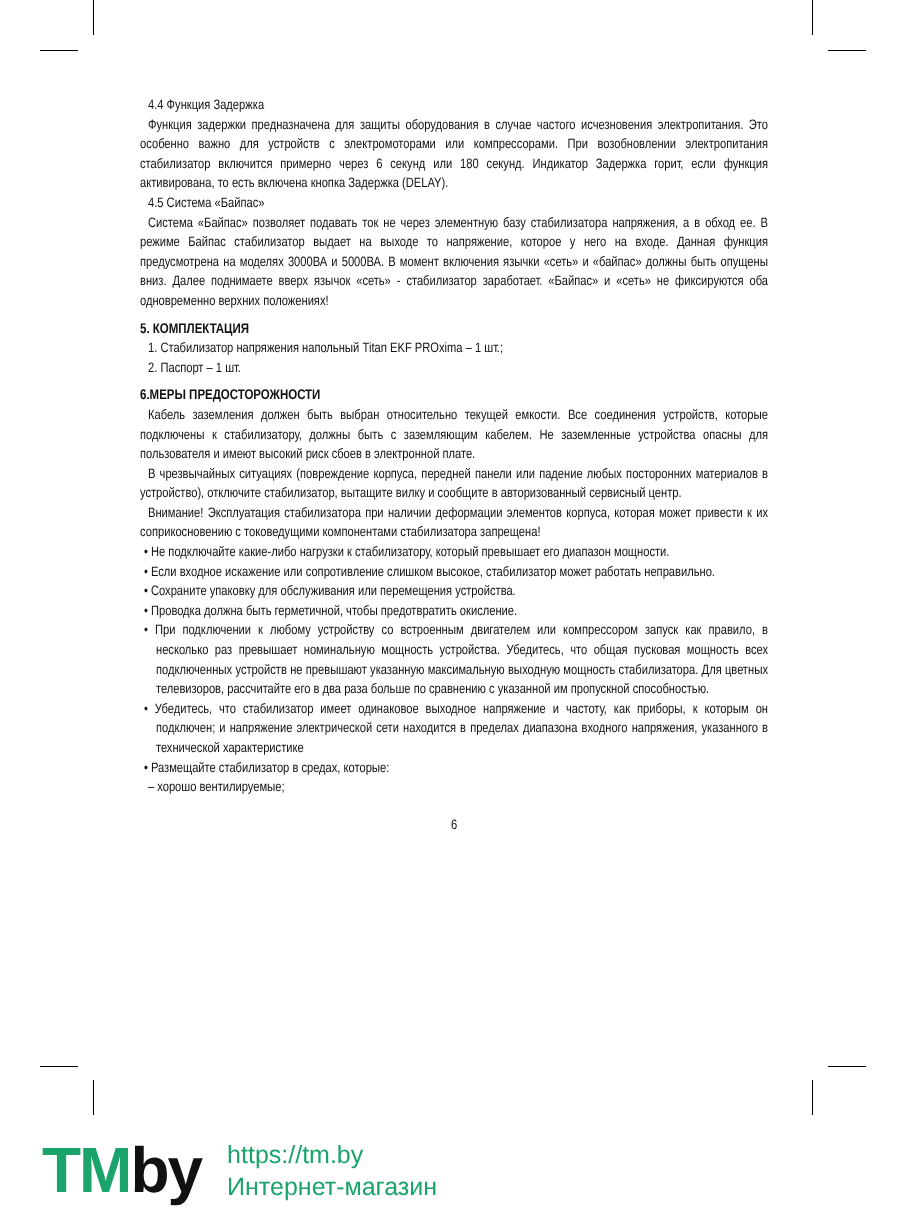4.4 Функция Задержка
Функция задержки предназначена для защиты оборудования в случае частого исчезновения электропитания. Это особенно важно для устройств с электромоторами или компрессорами. При возобновлении электропитания стабилизатор включится примерно через 6 секунд или 180 секунд. Индикатор Задержка горит, если функция активирована, то есть включена кнопка Задержка (DELAY).
4.5 Система «Байпас»
Система «Байпас» позволяет подавать ток не через элементную базу стабилизатора напряжения, а в обход ее. В режиме Байпас стабилизатор выдает на выходе то напряжение, которое у него на входе. Данная функция предусмотрена на моделях 3000ВА и 5000ВА. В момент включения язычки «сеть» и «байпас» должны быть опущены вниз. Далее поднимаете вверх язычок «сеть» - стабилизатор заработает. «Байпас» и «сеть» не фиксируются оба одновременно верхних положениях!
5. КОМПЛЕКТАЦИЯ
1. Стабилизатор напряжения напольный Titan EKF PROxima – 1 шт.;
2. Паспорт – 1 шт.
6.МЕРЫ ПРЕДОСТОРОЖНОСТИ
Кабель заземления должен быть выбран относительно текущей емкости. Все соединения устройств, которые подключены к стабилизатору, должны быть с заземляющим кабелем. Не заземленные устройства опасны для пользователя и имеют высокий риск сбоев в электронной плате.
В чрезвычайных ситуациях (повреждение корпуса, передней панели или падение любых посторонних материалов в устройство), отключите стабилизатор, вытащите вилку и сообщите в авторизованный сервисный центр.
Внимание! Эксплуатация стабилизатора при наличии деформации элементов корпуса, которая может привести к их соприкосновению с токоведущими компонентами стабилизатора запрещена!
• Не подключайте какие-либо нагрузки к стабилизатору, который превышает его диапазон мощности.
• Если входное искажение или сопротивление слишком высокое, стабилизатор может работать неправильно.
• Сохраните упаковку для обслуживания или перемещения устройства.
• Проводка должна быть герметичной, чтобы предотвратить окисление.
• При подключении к любому устройству со встроенным двигателем или компрессором запуск как правило, в несколько раз превышает номинальную мощность устройства. Убедитесь, что общая пусковая мощность всех подключенных устройств не превышают указанную максимальную выходную мощность стабилизатора. Для цветных телевизоров, рассчитайте его в два раза больше по сравнению с указанной им пропускной способностью.
• Убедитесь, что стабилизатор имеет одинаковое выходное напряжение и частоту, как приборы, к которым он подключен; и напряжение электрической сети находится в пределах диапазона входного напряжения, указанного в технической характеристике
• Размещайте стабилизатор в средах, которые:
– хорошо вентилируемые;
6
TMby
https://tm.by
Интернет-магазин